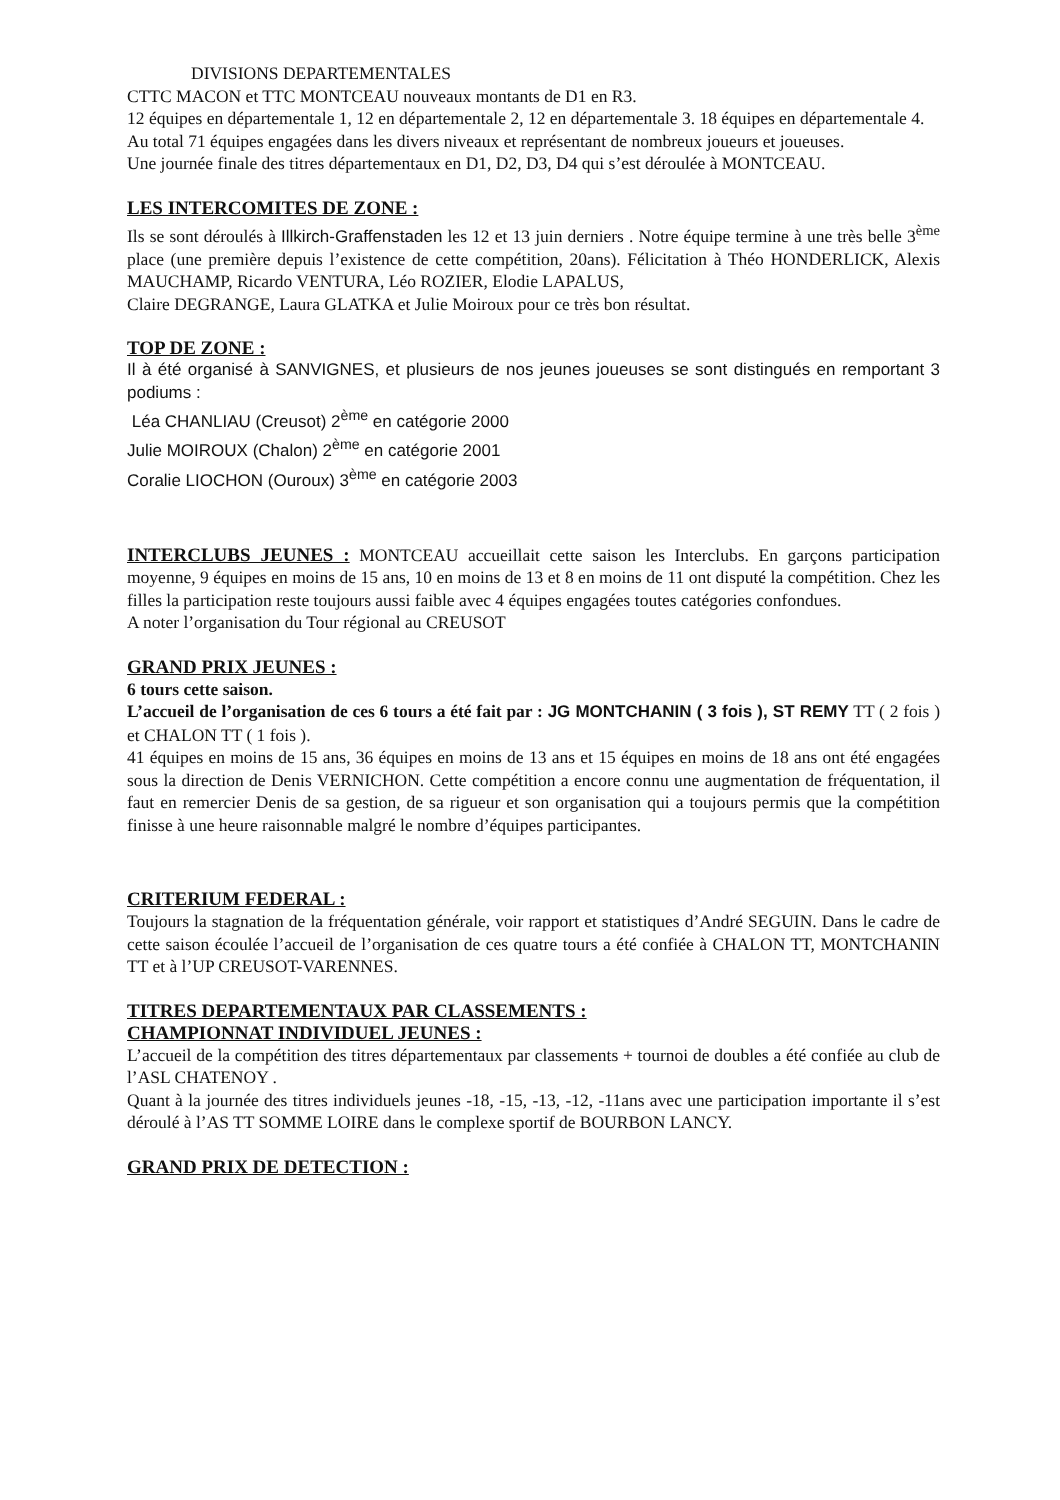DIVISIONS DEPARTEMENTALES
CTTC MACON et TTC MONTCEAU nouveaux montants de D1 en R3.
12 équipes en départementale 1, 12 en départementale 2, 12 en départementale 3. 18 équipes en départementale 4.
Au total 71 équipes engagées dans les divers niveaux et représentant de nombreux joueurs et joueuses.
Une journée finale des titres départementaux en D1, D2, D3, D4 qui s’est déroulée à MONTCEAU.
LES INTERCOMITES DE ZONE :
Ils se sont déroulés à Illkirch-Graffenstaden les 12 et 13 juin derniers . Notre équipe termine à une très belle 3<sup>ème</sup> place (une première depuis l’existence de cette compétition, 20ans). Félicitation à Théo HONDERLICK, Alexis MAUCHAMP, Ricardo VENTURA, Léo ROZIER, Elodie LAPALUS,
Claire DEGRANGE, Laura GLATKA et Julie Moiroux pour ce très bon résultat.
TOP DE ZONE :
Il à été organisé à SANVIGNES, et plusieurs de nos jeunes joueuses se sont distingués en remportant 3 podiums :
Léa CHANLIAU (Creusot) 2<sup>ème</sup> en catégorie 2000
Julie MOIROUX (Chalon) 2<sup>ème</sup> en catégorie 2001
Coralie LIOCHON (Ouroux) 3<sup>ème</sup> en catégorie 2003
INTERCLUBS JEUNES : MONTCEAU accueillait cette saison les Interclubs. En garçons participation moyenne, 9 équipes en moins de 15 ans, 10 en moins de 13 et 8 en moins de 11 ont disputé la compétition. Chez les filles la participation reste toujours aussi faible avec 4 équipes engagées toutes catégories confondues.
A noter l’organisation du Tour régional au CREUSOT
GRAND PRIX JEUNES :
6 tours cette saison.
L’accueil de l’organisation de ces 6 tours a été fait par : JG MONTCHANIN ( 3 fois ), ST REMY TT ( 2 fois ) et CHALON TT ( 1 fois ).
41 équipes en moins de 15 ans, 36 équipes en moins de 13 ans et 15 équipes en moins de 18 ans ont été engagées sous la direction de Denis VERNICHON. Cette compétition a encore connu une augmentation de fréquentation, il faut en remercier Denis de sa gestion, de sa rigueur et son organisation qui a toujours permis que la compétition finisse à une heure raisonnable malgré le nombre d’équipes participantes.
CRITERIUM FEDERAL :
Toujours la stagnation de la fréquentation générale, voir rapport et statistiques d’André SEGUIN. Dans le cadre de cette saison écoulée l’accueil de l’organisation de ces quatre tours a été confiée à CHALON TT, MONTCHANIN TT et à l’UP CREUSOT-VARENNES.
TITRES DEPARTEMENTAUX PAR CLASSEMENTS :
CHAMPIONNAT INDIVIDUEL JEUNES :
L’accueil de la compétition des titres départementaux par classements + tournoi de doubles a été confiée au club de l’ASL CHATENOY .
Quant à la journée des titres individuels jeunes -18, -15, -13, -12, -11ans avec une participation importante il s’est déroulé à l’AS TT SOMME LOIRE dans le complexe sportif de BOURBON LANCY.
GRAND PRIX DE DETECTION :